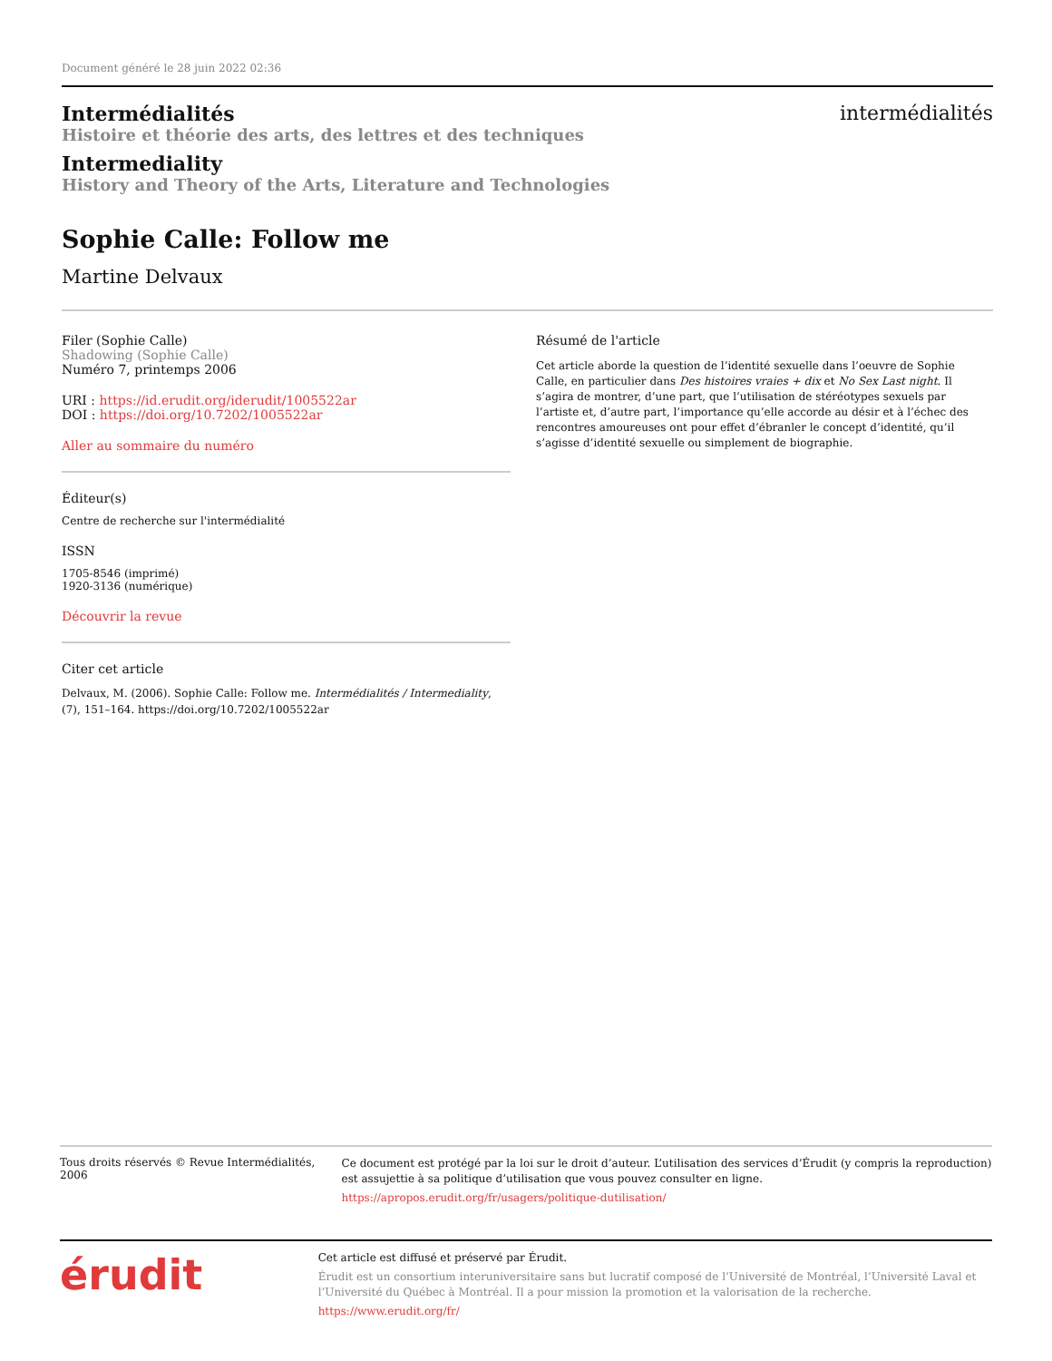Document généré le 28 juin 2022 02:36
Intermédialités
Histoire et théorie des arts, des lettres et des techniques
Intermediality
History and Theory of the Arts, Literature and Technologies
intermédialités
Sophie Calle: Follow me
Martine Delvaux
Filer (Sophie Calle)
Shadowing (Sophie Calle)
Numéro 7, printemps 2006
URI : https://id.erudit.org/iderudit/1005522ar
DOI : https://doi.org/10.7202/1005522ar
Aller au sommaire du numéro
Éditeur(s)
Centre de recherche sur l'intermédialité
ISSN
1705-8546 (imprimé)
1920-3136 (numérique)
Découvrir la revue
Citer cet article
Delvaux, M. (2006). Sophie Calle: Follow me. Intermédialités / Intermediality, (7), 151–164. https://doi.org/10.7202/1005522ar
Résumé de l'article
Cet article aborde la question de l’identité sexuelle dans l’oeuvre de Sophie Calle, en particulier dans Des histoires vraies + dix et No Sex Last night. Il s’agira de montrer, d’une part, que l’utilisation de stéréotypes sexuels par l’artiste et, d’autre part, l’importance qu’elle accorde au désir et à l’échec des rencontres amoureuses ont pour effet d’ébranler le concept d’identité, qu’il s’agisse d’identité sexuelle ou simplement de biographie.
Tous droits réservés © Revue Intermédialités, 2006
Ce document est protégé par la loi sur le droit d’auteur. L’utilisation des services d’Érudit (y compris la reproduction) est assujettie à sa politique d’utilisation que vous pouvez consulter en ligne.
https://apropos.erudit.org/fr/usagers/politique-dutilisation/
érudit
Cet article est diffusé et préservé par Érudit.
Érudit est un consortium interuniversitaire sans but lucratif composé de l’Université de Montréal, l’Université Laval et l’Université du Québec à Montréal. Il a pour mission la promotion et la valorisation de la recherche.
https://www.erudit.org/fr/